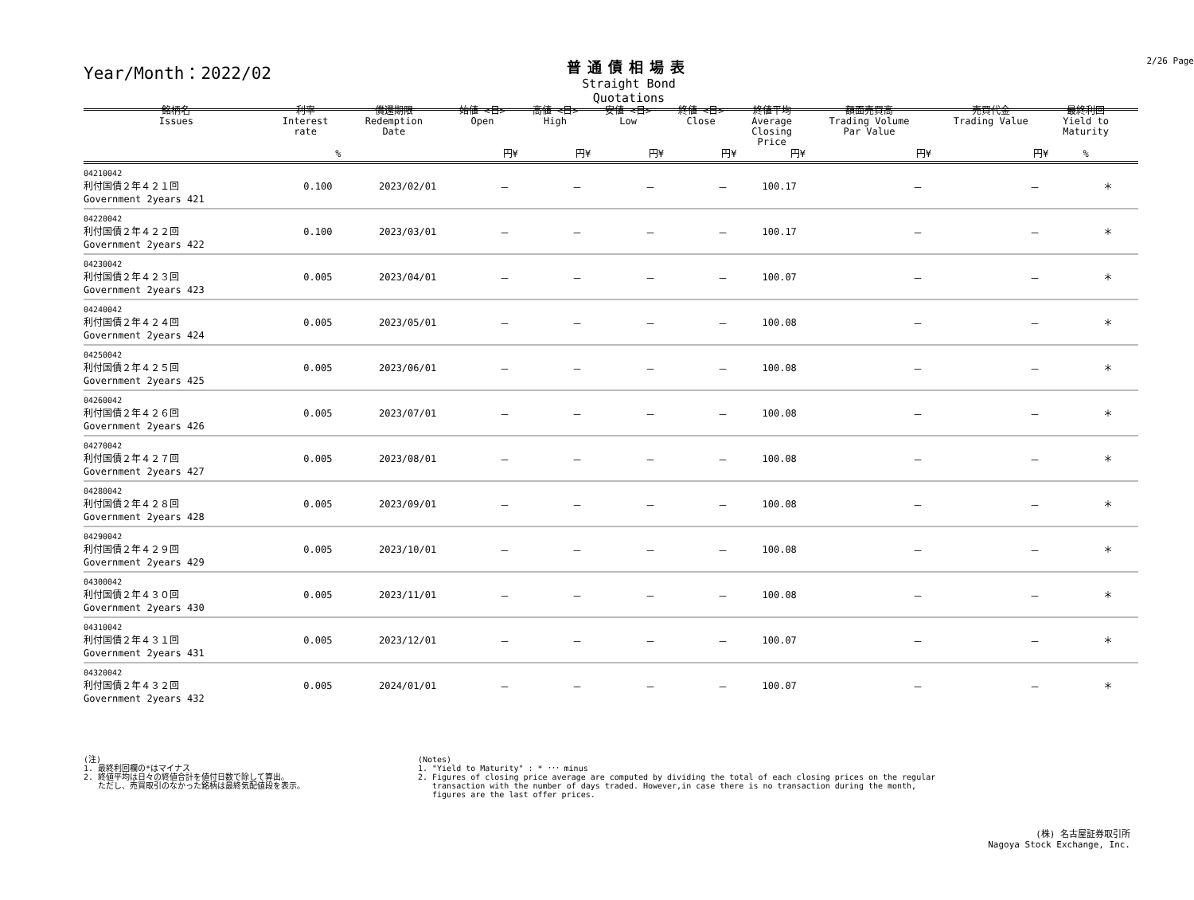Year/Month：2022/02
普通債相場表
Straight Bond Quotations
2/26 Page
| 銘柄名 Issues | 利率 Interest rate | 償還期限 Redemption Date | 始値 <日> Open | 高値 <日> High | 安値 <日> Low | 終値 <日> Close | 終値平均 Average Closing Price | 額面売買高 Trading Volume Par Value | 売買代金 Trading Value | 最終利回 Yield to Maturity | |
| --- | --- | --- | --- | --- | --- | --- | --- | --- | --- | --- | --- |
| | % | | 円¥ | 円¥ | 円¥ | 円¥ | 円¥ | 円¥ | 円¥ | % | |
| 04210042 利付国債２年４２１回 Government 2years 421 | 0.100 | 2023/02/01 | － | － | － | － | 100.17 | － | － | ＊ | |
| 04220042 利付国債２年４２２回 Government 2years 422 | 0.100 | 2023/03/01 | － | － | － | － | 100.17 | － | － | ＊ | |
| 04230042 利付国債２年４２３回 Government 2years 423 | 0.005 | 2023/04/01 | － | － | － | － | 100.07 | － | － | ＊ | |
| 04240042 利付国債２年４２４回 Government 2years 424 | 0.005 | 2023/05/01 | － | － | － | － | 100.08 | － | － | ＊ | |
| 04250042 利付国債２年４２５回 Government 2years 425 | 0.005 | 2023/06/01 | － | － | － | － | 100.08 | － | － | ＊ | |
| 04260042 利付国債２年４２６回 Government 2years 426 | 0.005 | 2023/07/01 | － | － | － | － | 100.08 | － | － | ＊ | |
| 04270042 利付国債２年４２７回 Government 2years 427 | 0.005 | 2023/08/01 | － | － | － | － | 100.08 | － | － | ＊ | |
| 04280042 利付国債２年４２８回 Government 2years 428 | 0.005 | 2023/09/01 | － | － | － | － | 100.08 | － | － | ＊ | |
| 04290042 利付国債２年４２９回 Government 2years 429 | 0.005 | 2023/10/01 | － | － | － | － | 100.08 | － | － | ＊ | |
| 04300042 利付国債２年４３０回 Government 2years 430 | 0.005 | 2023/11/01 | － | － | － | － | 100.08 | － | － | ＊ | |
| 04310042 利付国債２年４３１回 Government 2years 431 | 0.005 | 2023/12/01 | － | － | － | － | 100.07 | － | － | ＊ | |
| 04320042 利付国債２年４３２回 Government 2years 432 | 0.005 | 2024/01/01 | － | － | － | － | 100.07 | － | － | ＊ | |
(注)
1. 最終利回欄の*はマイナス
2. 終値平均は日々の終値合計を値付日数で除して算出。
ただし、売買取引のなかった銘柄は最終気配値段を表示。
(Notes)
1. "Yield to Maturity" : * ･･･ minus
2. Figures of closing price average are computed by dividing the total of each closing prices on the regular
transaction with the number of days traded. However,in case there is no transaction during the month,
figures are the last offer prices.
(株) 名古屋証券取引所
Nagoya Stock Exchange, Inc.